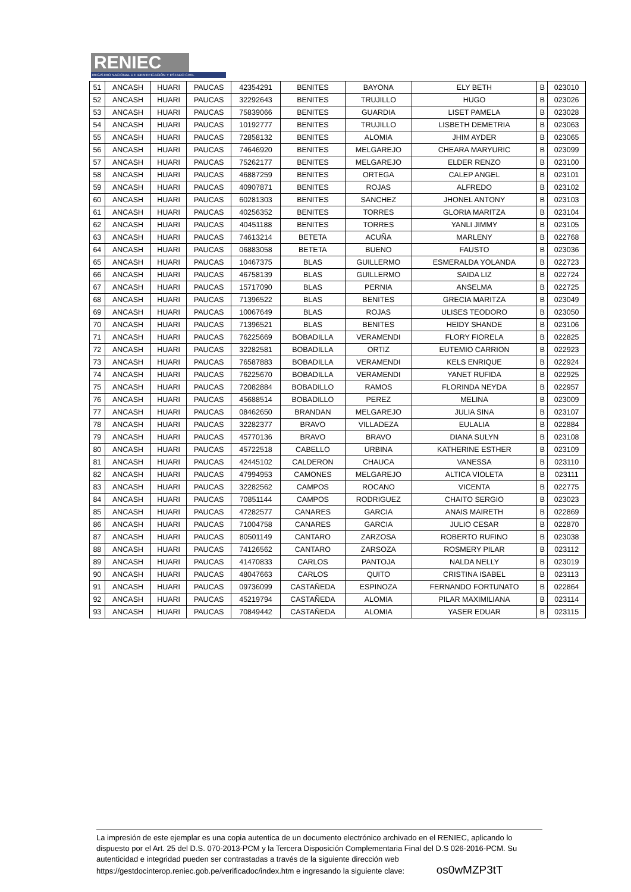RENIEC
REGISTRO NACIONAL DE IDENTIFICACIÓN Y ESTADO CIVIL
| 51 | ANCASH | HUARI | PAUCAS | 42354291 | BENITES | BAYONA | ELY BETH | B | 023010 |
| 52 | ANCASH | HUARI | PAUCAS | 32292643 | BENITES | TRUJILLO | HUGO | B | 023026 |
| 53 | ANCASH | HUARI | PAUCAS | 75839066 | BENITES | GUARDIA | LISET PAMELA | B | 023028 |
| 54 | ANCASH | HUARI | PAUCAS | 10192777 | BENITES | TRUJILLO | LISBETH DEMETRIA | B | 023063 |
| 55 | ANCASH | HUARI | PAUCAS | 72858132 | BENITES | ALOMIA | JHIM AYDER | B | 023065 |
| 56 | ANCASH | HUARI | PAUCAS | 74646920 | BENITES | MELGAREJO | CHEARA MARYURIC | B | 023099 |
| 57 | ANCASH | HUARI | PAUCAS | 75262177 | BENITES | MELGAREJO | ELDER RENZO | B | 023100 |
| 58 | ANCASH | HUARI | PAUCAS | 46887259 | BENITES | ORTEGA | CALEP ANGEL | B | 023101 |
| 59 | ANCASH | HUARI | PAUCAS | 40907871 | BENITES | ROJAS | ALFREDO | B | 023102 |
| 60 | ANCASH | HUARI | PAUCAS | 60281303 | BENITES | SANCHEZ | JHONEL ANTONY | B | 023103 |
| 61 | ANCASH | HUARI | PAUCAS | 40256352 | BENITES | TORRES | GLORIA MARITZA | B | 023104 |
| 62 | ANCASH | HUARI | PAUCAS | 40451188 | BENITES | TORRES | YANLI JIMMY | B | 023105 |
| 63 | ANCASH | HUARI | PAUCAS | 74613214 | BETETA | ACUÑA | MARLENY | B | 022768 |
| 64 | ANCASH | HUARI | PAUCAS | 06883058 | BETETA | BUENO | FAUSTO | B | 023036 |
| 65 | ANCASH | HUARI | PAUCAS | 10467375 | BLAS | GUILLERMO | ESMERALDA YOLANDA | B | 022723 |
| 66 | ANCASH | HUARI | PAUCAS | 46758139 | BLAS | GUILLERMO | SAIDA LIZ | B | 022724 |
| 67 | ANCASH | HUARI | PAUCAS | 15717090 | BLAS | PERNIA | ANSELMA | B | 022725 |
| 68 | ANCASH | HUARI | PAUCAS | 71396522 | BLAS | BENITES | GRECIA MARITZA | B | 023049 |
| 69 | ANCASH | HUARI | PAUCAS | 10067649 | BLAS | ROJAS | ULISES TEODORO | B | 023050 |
| 70 | ANCASH | HUARI | PAUCAS | 71396521 | BLAS | BENITES | HEIDY SHANDE | B | 023106 |
| 71 | ANCASH | HUARI | PAUCAS | 76225669 | BOBADILLA | VERAMENDI | FLORY FIORELA | B | 022825 |
| 72 | ANCASH | HUARI | PAUCAS | 32282581 | BOBADILLA | ORTIZ | EUTEMIO CARRION | B | 022923 |
| 73 | ANCASH | HUARI | PAUCAS | 76587883 | BOBADILLA | VERAMENDI | KELS ENRIQUE | B | 022924 |
| 74 | ANCASH | HUARI | PAUCAS | 76225670 | BOBADILLA | VERAMENDI | YANET RUFIDA | B | 022925 |
| 75 | ANCASH | HUARI | PAUCAS | 72082884 | BOBADILLO | RAMOS | FLORINDA NEYDA | B | 022957 |
| 76 | ANCASH | HUARI | PAUCAS | 45688514 | BOBADILLO | PEREZ | MELINA | B | 023009 |
| 77 | ANCASH | HUARI | PAUCAS | 08462650 | BRANDAN | MELGAREJO | JULIA SINA | B | 023107 |
| 78 | ANCASH | HUARI | PAUCAS | 32282377 | BRAVO | VILLADEZA | EULALIA | B | 022884 |
| 79 | ANCASH | HUARI | PAUCAS | 45770136 | BRAVO | BRAVO | DIANA SULYN | B | 023108 |
| 80 | ANCASH | HUARI | PAUCAS | 45722518 | CABELLO | URBINA | KATHERINE ESTHER | B | 023109 |
| 81 | ANCASH | HUARI | PAUCAS | 42445102 | CALDERON | CHAUCA | VANESSA | B | 023110 |
| 82 | ANCASH | HUARI | PAUCAS | 47994953 | CAMONES | MELGAREJO | ALTICA VIOLETA | B | 023111 |
| 83 | ANCASH | HUARI | PAUCAS | 32282562 | CAMPOS | ROCANO | VICENTA | B | 022775 |
| 84 | ANCASH | HUARI | PAUCAS | 70851144 | CAMPOS | RODRIGUEZ | CHAITO SERGIO | B | 023023 |
| 85 | ANCASH | HUARI | PAUCAS | 47282577 | CANARES | GARCIA | ANAIS MAIRETH | B | 022869 |
| 86 | ANCASH | HUARI | PAUCAS | 71004758 | CANARES | GARCIA | JULIO CESAR | B | 022870 |
| 87 | ANCASH | HUARI | PAUCAS | 80501149 | CANTARO | ZARZOSA | ROBERTO RUFINO | B | 023038 |
| 88 | ANCASH | HUARI | PAUCAS | 74126562 | CANTARO | ZARSOZA | ROSMERY PILAR | B | 023112 |
| 89 | ANCASH | HUARI | PAUCAS | 41470833 | CARLOS | PANTOJA | NALDA NELLY | B | 023019 |
| 90 | ANCASH | HUARI | PAUCAS | 48047663 | CARLOS | QUITO | CRISTINA ISABEL | B | 023113 |
| 91 | ANCASH | HUARI | PAUCAS | 09736099 | CASTAÑEDA | ESPINOZA | FERNANDO FORTUNATO | B | 022864 |
| 92 | ANCASH | HUARI | PAUCAS | 45219794 | CASTAÑEDA | ALOMIA | PILAR MAXIMILIANA | B | 023114 |
| 93 | ANCASH | HUARI | PAUCAS | 70849442 | CASTAÑEDA | ALOMIA | YASER EDUAR | B | 023115 |
La impresión de este ejemplar es una copia autentica de un documento electrónico archivado en el RENIEC, aplicando lo dispuesto por el Art. 25 del D.S. 070-2013-PCM y la Tercera Disposición Complementaria Final del D.S 026-2016-PCM. Su autenticidad e integridad pueden ser contrastadas a través de la siguiente dirección web https://gestdocinterop.reniec.gob.pe/verificadoc/index.htm e ingresando la siguiente clave: os0wMZP3tT